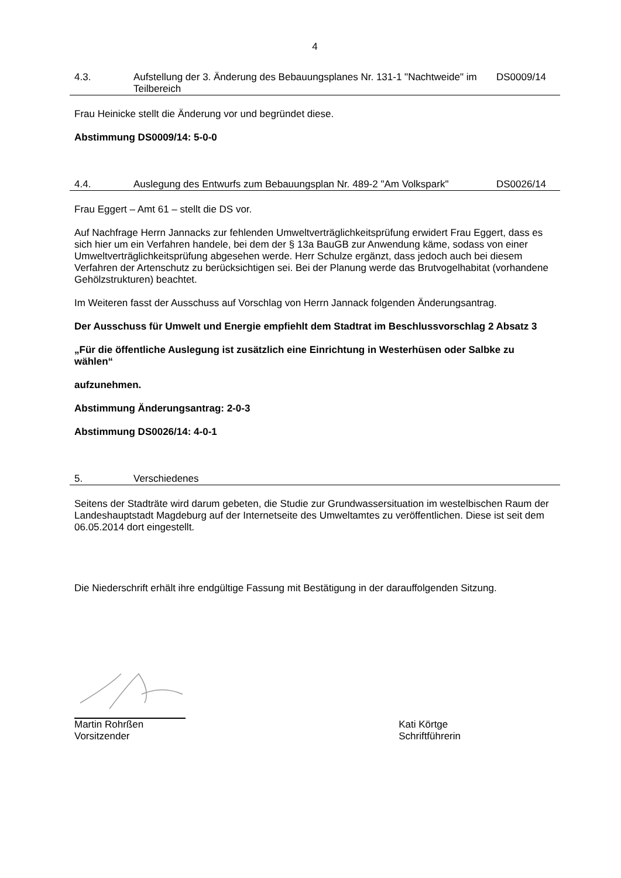4
4.3. Aufstellung der 3. Änderung des Bebauungsplanes Nr. 131-1 "Nachtweide" im Teilbereich
DS0009/14
Frau Heinicke stellt die Änderung vor und begründet diese.
Abstimmung DS0009/14: 5-0-0
4.4. Auslegung des Entwurfs zum Bebauungsplan Nr. 489-2 "Am Volkspark"
DS0026/14
Frau Eggert – Amt 61 – stellt die DS vor.
Auf Nachfrage Herrn Jannacks zur fehlenden Umweltverträglichkeitsprüfung erwidert Frau Eggert, dass es sich hier um ein Verfahren handele, bei dem der § 13a BauGB zur Anwendung käme, sodass von einer Umweltverträglichkeitsprüfung abgesehen werde. Herr Schulze ergänzt, dass jedoch auch bei diesem Verfahren der Artenschutz zu berücksichtigen sei. Bei der Planung werde das Brutvogelhabitat (vorhandene Gehölzstrukturen) beachtet.
Im Weiteren fasst der Ausschuss auf Vorschlag von Herrn Jannack folgenden Änderungsantrag.
Der Ausschuss für Umwelt und Energie empfiehlt dem Stadtrat im Beschlussvorschlag 2 Absatz 3
„Für die öffentliche Auslegung ist zusätzlich eine Einrichtung in Westerhüsen oder Salbke zu wählen“
aufzunehmen.
Abstimmung Änderungsantrag: 2-0-3
Abstimmung DS0026/14: 4-0-1
5. Verschiedenes
Seitens der Stadträte wird darum gebeten, die Studie zur Grundwassersituation im westelbischen Raum der Landeshauptstadt Magdeburg auf der Internetseite des Umweltamtes zu veröffentlichen. Diese ist seit dem 06.05.2014 dort eingestellt.
Die Niederschrift erhält ihre endgültige Fassung mit Bestätigung in der darauffolgenden Sitzung.
Martin Rohrßen
Vorsitzender
Kati Körtge
Schriftführerin